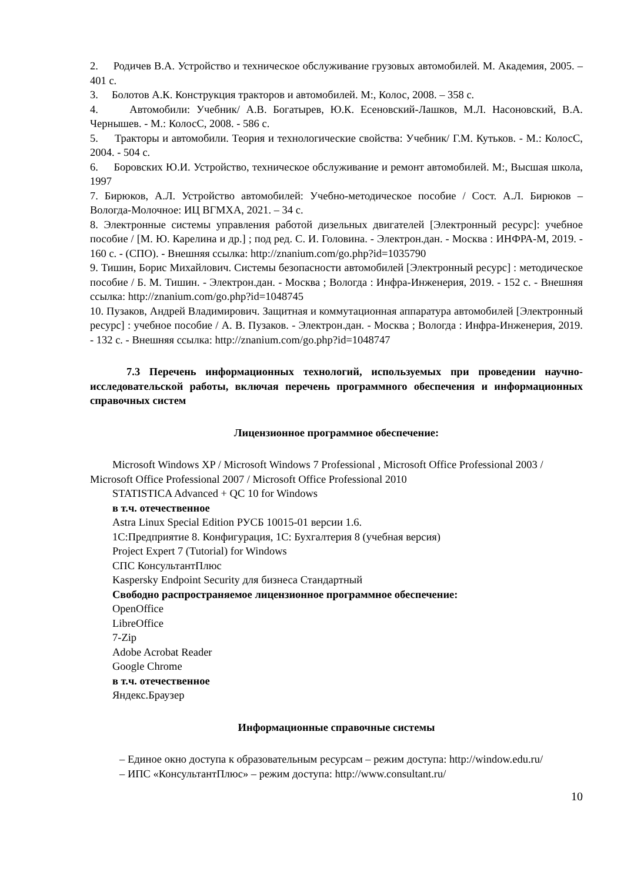2. Родичев В.А. Устройство и техническое обслуживание грузовых автомобилей. М. Академия, 2005. – 401 с.
3. Болотов А.К. Конструкция тракторов и автомобилей. М:, Колос, 2008. – 358 с.
4. Автомобили: Учебник/ А.В. Богатырев, Ю.К. Есеновский-Лашков, М.Л. Насоновский, В.А. Чернышев. - М.: КолосС, 2008. - 586 с.
5. Тракторы и автомобили. Теория и технологические свойства: Учебник/ Г.М. Кутьков. - М.: КолосС, 2004. - 504 с.
6. Боровских Ю.И. Устройство, техническое обслуживание и ремонт автомобилей. М:, Высшая школа, 1997
7. Бирюков, А.Л. Устройство автомобилей: Учебно-методическое пособие / Сост. А.Л. Бирюков – Вологда-Молочное: ИЦ ВГМХА, 2021. – 34 с.
8. Электронные системы управления работой дизельных двигателей [Электронный ресурс]: учебное пособие / [М. Ю. Карелина и др.] ; под ред. С. И. Головина. - Электрон.дан. - Москва : ИНФРА-М, 2019. - 160 с. - (СПО). - Внешняя ссылка: http://znanium.com/go.php?id=1035790
9. Тишин, Борис Михайлович. Системы безопасности автомобилей [Электронный ресурс] : методическое пособие / Б. М. Тишин. - Электрон.дан. - Москва ; Вологда : Инфра-Инженерия, 2019. - 152 с. - Внешняя ссылка: http://znanium.com/go.php?id=1048745
10. Пузаков, Андрей Владимирович. Защитная и коммутационная аппаратура автомобилей [Электронный ресурс] : учебное пособие / А. В. Пузаков. - Электрон.дан. - Москва ; Вологда : Инфра-Инженерия, 2019. - 132 с. - Внешняя ссылка: http://znanium.com/go.php?id=1048747
7.3 Перечень информационных технологий, используемых при проведении научно-исследовательской работы, включая перечень программного обеспечения и информационных справочных систем
Лицензионное программное обеспечение:
Microsoft Windows XP / Microsoft Windows 7 Professional , Microsoft Office Professional 2003 / Microsoft Office Professional 2007 / Microsoft Office Professional 2010
STATISTICA Advanced + QC 10 for Windows
в т.ч. отечественное
Astra Linux Special Edition РУСБ 10015-01 версии 1.6.
1С:Предприятие 8. Конфигурация, 1С: Бухгалтерия 8 (учебная версия)
Project Expert 7 (Tutorial) for Windows
СПС КонсультантПлюс
Kaspersky Endpoint Security для бизнеса Стандартный
Свободно распространяемое лицензионное программное обеспечение:
OpenOffice
LibreOffice
7-Zip
Adobe Acrobat Reader
Google Chrome
в т.ч. отечественное
Яндекс.Браузер
Информационные справочные системы
– Единое окно доступа к образовательным ресурсам – режим доступа: http://window.edu.ru/
– ИПС «КонсультантПлюс» – режим доступа: http://www.consultant.ru/
10